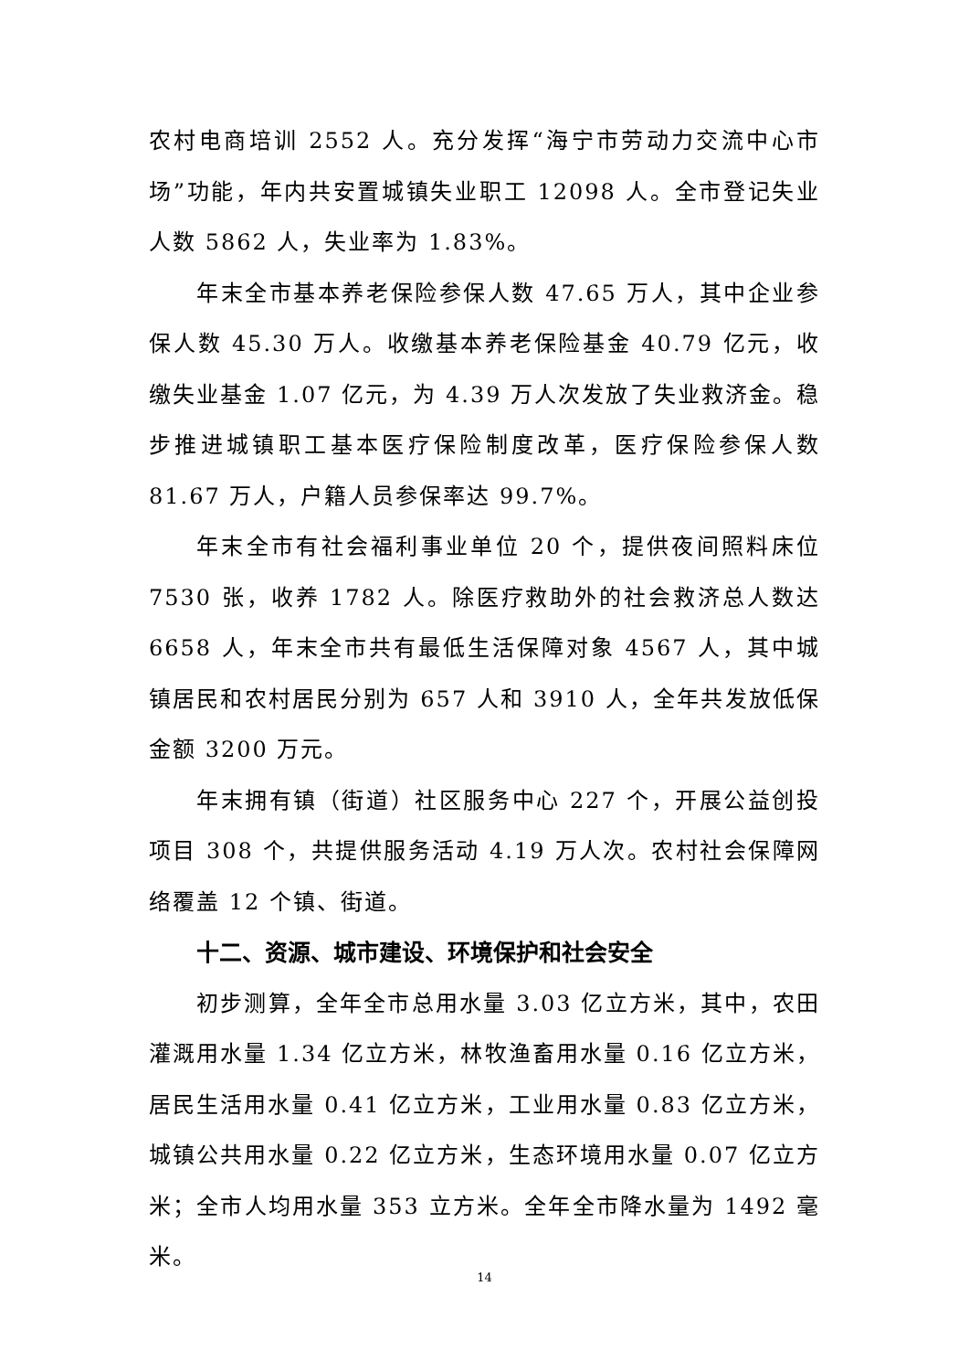农村电商培训 2552 人。充分发挥“海宁市劳动力交流中心市场”功能，年内共安置城镇失业职工 12098 人。全市登记失业人数 5862 人，失业率为 1.83%。
年末全市基本养老保险参保人数 47.65 万人，其中企业参保人数 45.30 万人。收缴基本养老保险基金 40.79 亿元，收缴失业基金 1.07 亿元，为 4.39 万人次发放了失业救济金。稳步推进城镇职工基本医疗保险制度改革，医疗保险参保人数 81.67 万人，户籍人员参保率达 99.7%。
年末全市有社会福利事业单位 20 个，提供夜间照料床位 7530 张，收养 1782 人。除医疗救助外的社会救济总人数达 6658 人，年末全市共有最低生活保障对象 4567 人，其中城镇居民和农村居民分别为 657 人和 3910 人，全年共发放低保金额 3200 万元。
年末拥有镇（街道）社区服务中心 227 个，开展公益创投项目 308 个，共提供服务活动 4.19 万人次。农村社会保障网络覆盖 12 个镇、街道。
十二、资源、城市建设、环境保护和社会安全
初步测算，全年全市总用水量 3.03 亿立方米，其中，农田灌溉用水量 1.34 亿立方米，林牧渔畜用水量 0.16 亿立方米，居民生活用水量 0.41 亿立方米，工业用水量 0.83 亿立方米，城镇公共用水量 0.22 亿立方米，生态环境用水量 0.07 亿立方米；全市人均用水量 353 立方米。全年全市降水量为 1492 毫米。
14